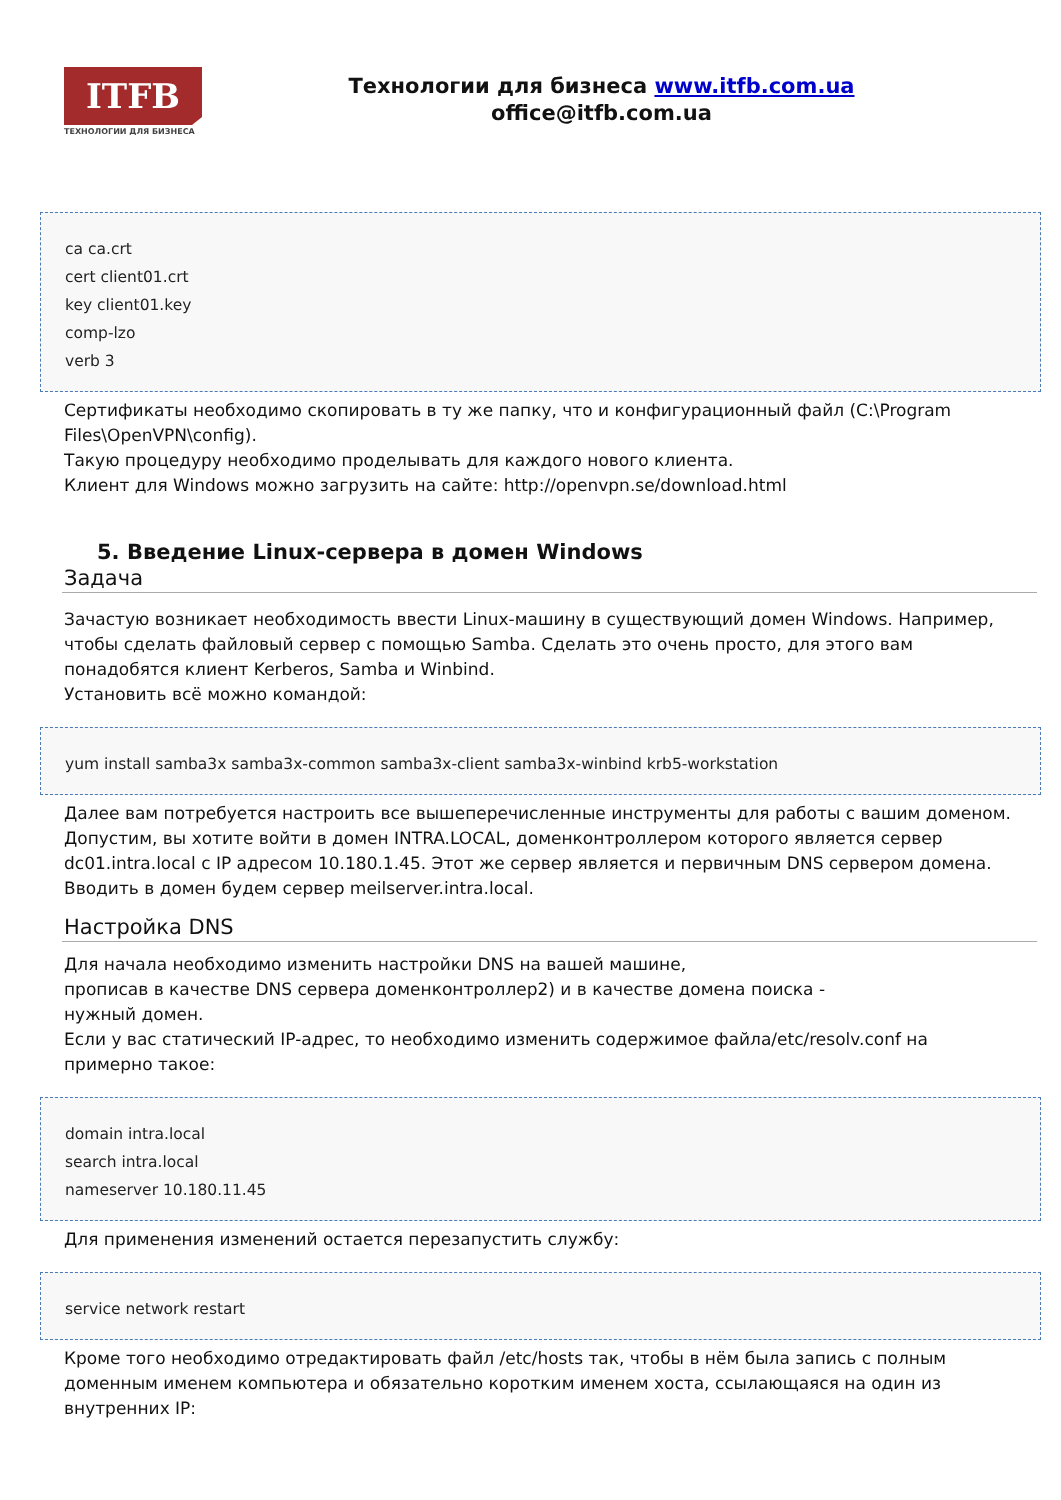ITFB
ТЕХНОЛОГИИ ДЛЯ БИЗНЕСА
Технологии для бизнеса www.itfb.com.ua
office@itfb.com.ua
ca ca.crt
cert client01.crt
key client01.key
comp-lzo
verb 3
Сертификаты необходимо скопировать в ту же папку, что и конфигурационный файл (C:\Program Files\OpenVPN\config).
Такую процедуру необходимо проделывать для каждого нового клиента.
Клиент для Windows можно загрузить на сайте: http://openvpn.se/download.html
5. Введение Linux-сервера в домен Windows
Задача
Зачастую возникает необходимость ввести Linux-машину в существующий домен Windows. Например, чтобы сделать файловый сервер с помощью Samba. Сделать это очень просто, для этого вам понадобятся клиент Kerberos, Samba и Winbind.
Установить всё можно командой:
yum install samba3x samba3x-common samba3x-client samba3x-winbind krb5-workstation
Далее вам потребуется настроить все вышеперечисленные инструменты для работы с вашим доменом. Допустим, вы хотите войти в домен INTRA.LOCAL, доменконтроллером которого является сервер dc01.intra.local с IP адресом 10.180.1.45. Этот же сервер является и первичным DNS сервером домена. Вводить в домен будем сервер meilserver.intra.local.
Настройка DNS
Для начала необходимо изменить настройки DNS на вашей машине,
прописав в качестве DNS сервера доменконтроллер2) и в качестве домена поиска -
нужный домен.
Если у вас статический IP-адрес, то необходимо изменить содержимое файла/etc/resolv.conf на примерно такое:
domain intra.local
search intra.local
nameserver 10.180.11.45
Для применения изменений остается перезапустить службу:
service network restart
Кроме того необходимо отредактировать файл /etc/hosts так, чтобы в нём была запись с полным доменным именем компьютера и обязательно коротким именем хоста, ссылающаяся на один из внутренних IP: